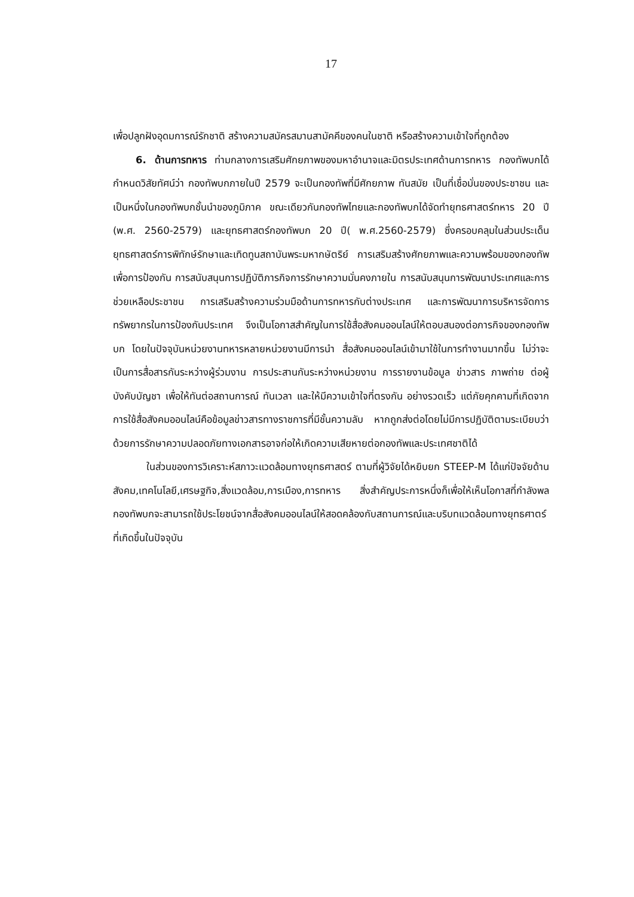17
เพื่อปลูกฝังอุดมการณ์รักชาติ สร้างความสมัครสมานสามัคคีของคนในชาติ หรือสร้างความเข้าใจที่ถูกต้อง
6. ด้านการทหาร ท่ามกลางการเสริมศักยภาพของมหาอำนาจและมิตรประเทศด้านการทหาร กองทัพบกได้กำหนดวิสัยทัศน์ว่า กองทัพบกภายในปี 2579 จะเป็นกองทัพที่มีศักยภาพ ทันสมัย เป็นที่เชื่อมั่นของประชาชน และเป็นหนึ่งในกองทัพบกชั้นนำของภูมิภาค ขณะเดียวกันกองทัพไทยและกองทัพบกได้จัดทำยุทธศาสตร์ทหาร 20 ปี (พ.ศ. 2560-2579) และยุทธศาสตร์กองทัพบก 20 ปี( พ.ศ.2560-2579) ซึ่งครอบคลุมในส่วนประเด็นยุทธศาสตร์การพิทักษ์รักษาและเทิดทูนสถาบันพระมหากษัตริย์ การเสริมสร้างศักยภาพและความพร้อมของกองทัพเพื่อการป้องกัน การสนับสนุนการปฏิบัติภารกิจการรักษาความมั่นคงภายใน การสนับสนุนการพัฒนาประเทศและการช่วยเหลือประชาชน การเสริมสร้างความร่วมมือด้านการทหารกับต่างประเทศ และการพัฒนาการบริหารจัดการทรัพยากรในการป้องกันประเทศ จึงเป็นโอกาสสำคัญในการใช้สื่อสังคมออนไลน์ให้ตอบสนองต่อภารกิจของกองทัพบก โดยในปัจจุบันหน่วยงานทหารหลายหน่วยงานมีการนำ สื่อสังคมออนไลน์เข้ามาใช้ในการทำงานมากขึ้น ไม่ว่าจะเป็นการสื่อสารกันระหว่างผู้ร่วมงาน การประสานกันระหว่างหน่วยงาน การรายงานข้อมูล ข่าวสาร ภาพถ่าย ต่อผู้บังคับบัญชา เพื่อให้ทันต่อสถานการณ์ ทันเวลา และให้มีความเข้าใจที่ตรงกัน อย่างรวดเร็ว แต่ภัยคุกคามที่เกิดจากการใช้สื่อสังคมออนไลน์คือข้อมูลข่าวสารทางราชการที่มีชั้นความลับ หากถูกส่งต่อโดยไม่มีการปฏิบัติตามระเบียบว่าด้วยการรักษาความปลอดภัยทางเอกสารอาจก่อให้เกิดความเสียหายต่อกองทัพและประเทศชาติได้
ในส่วนของการวิเคราะห์สภาวะแวดล้อมทางยุทธศาสตร์ ตามที่ผู้วิจัยได้หยิบยก STEEP-M ได้แก่ปัจจัยด้านสังคม,เทคโนโลยี,เศรษฐกิจ,สิ่งแวดล้อม,การเมือง,การทหาร สิ่งสำคัญประการหนึ่งก็เพื่อให้เห็นโอกาสที่กำลังพลกองทัพบกจะสามารถใช้ประโยชน์จากสื่อสังคมออนไลน์ให้สอดคล้องกับสถานการณ์และบริบทแวดล้อมทางยุทธศาตร์ที่เกิดขึ้นในปัจจุบัน